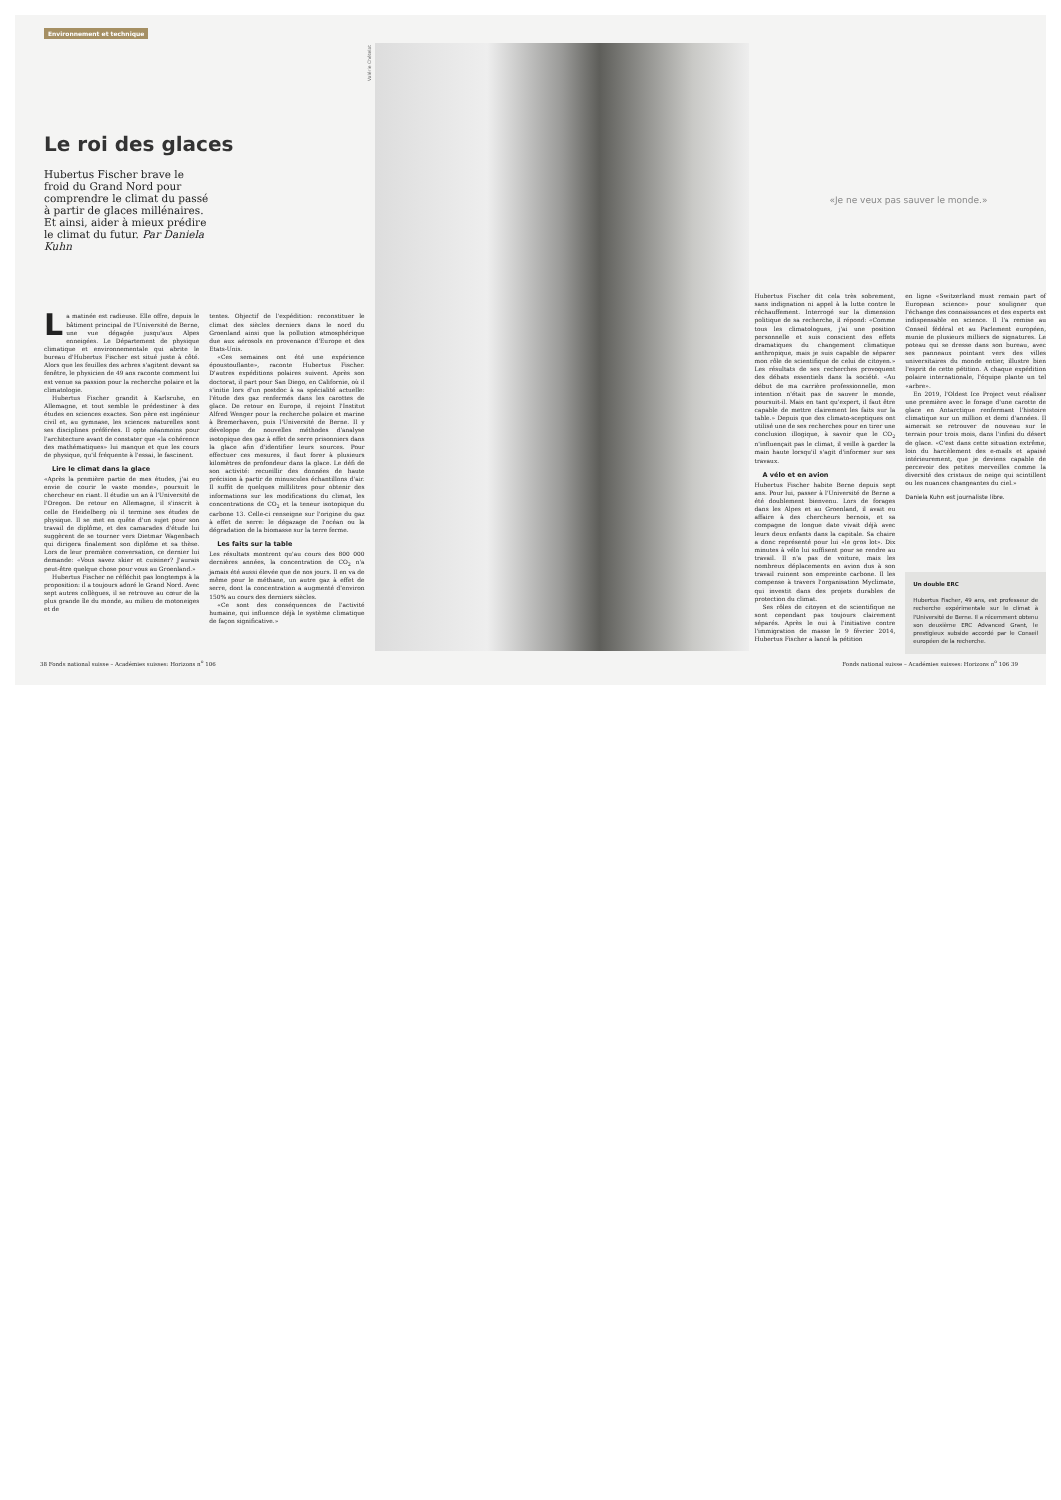Environnement et technique
Le roi des glaces
Hubertus Fischer brave le froid du Grand Nord pour comprendre le climat du passé à partir de glaces millénaires. Et ainsi, aider à mieux prédire le climat du futur. Par Daniela Kuhn
La matinée est radieuse. Elle offre, depuis le bâtiment principal de l'Université de Berne, une vue dégagée jusqu'aux Alpes enneigées. Le Département de physique climatique et environnementale qui abrite le bureau d'Hubertus Fischer est situé juste à côté. Alors que les feuilles des arbres s'agitent devant sa fenêtre, le physicien de 49 ans raconte comment lui est venue sa passion pour la recherche polaire et la climatologie.
Hubertus Fischer grandit à Karlsruhe, en Allemagne, et tout semble le prédestiner à des études en sciences exactes. Son père est ingénieur civil et, au gymnase, les sciences naturelles sont ses disciplines préférées. Il opte néanmoins pour l'architecture avant de constater que «la cohérence des mathématiques» lui manque et que les cours de physique, qu'il fréquente à l'essai, le fascinent.
Lire le climat dans la glace
«Après la première partie de mes études, j'ai eu envie de courir le vaste monde», poursuit le chercheur en riant. Il étudie un an à l'Université de l'Oregon. De retour en Allemagne, il s'inscrit à celle de Heidelberg où il termine ses études de physique. Il se met en quête d'un sujet pour son travail de diplôme, et des camarades d'étude lui suggèrent de se tourner vers Dietmar Wagenbach qui dirigera finalement son diplôme et sa thèse. Lors de leur première conversation, ce dernier lui demande: «Vous savez skier et cuisiner? J'aurais peut-être quelque chose pour vous au Groenland.»
Hubertus Fischer ne réfléchit pas longtemps à la proposition: il a toujours adoré le Grand Nord. Avec sept autres collègues, il se retrouve au cœur de la plus grande île du monde, au milieu de motoneiges et de
tentes. Objectif de l'expédition: reconstituer le climat des siècles derniers dans le nord du Groenland ainsi que la pollution atmosphérique due aux aérosols en provenance d'Europe et des Etats-Unis.
«Ces semaines ont été une expérience époustouflante», raconte Hubertus Fischer. D'autres expéditions polaires suivent. Après son doctorat, il part pour San Diego, en Californie, où il s'initie lors d'un postdoc à sa spécialité actuelle: l'étude des gaz renfermés dans les carottes de glace. De retour en Europe, il rejoint l'Institut Alfred Wenger pour la recherche polaire et marine à Bremerhaven, puis l'Université de Berne. Il y développe de nouvelles méthodes d'analyse isotopique des gaz à effet de serre prisonniers dans la glace afin d'identifier leurs sources. Pour effectuer ces mesures, il faut forer à plusieurs kilomètres de profondeur dans la glace. Le défi de son activité: recueillir des données de haute précision à partir de minuscules échantillons d'air. Il suffit de quelques millilitres pour obtenir des informations sur les modifications du climat, les concentrations de CO<sub>2</sub> et la teneur isotopique du carbone 13. Celle-ci renseigne sur l'origine du gaz à effet de serre: le dégazage de l'océan ou la dégradation de la biomasse sur la terre ferme.
Les faits sur la table
Les résultats montrent qu'au cours des 800 000 dernières années, la concentration de CO<sub>2</sub> n'a jamais été aussi élevée que de nos jours. Il en va de même pour le méthane, un autre gaz à effet de serre, dont la concentration a augmenté d'environ 150% au cours des derniers siècles.
«Ce sont des conséquences de l'activité humaine, qui influence déjà le système climatique de façon significative.»
Valérie Chételat
«Je ne veux pas sauver le monde.»
Hubertus Fischer dit cela très sobrement, sans indignation ni appel à la lutte contre le réchauffement. Interrogé sur la dimension politique de sa recherche, il répond: «Comme tous les climatologues, j'ai une position personnelle et suis conscient des effets dramatiques du changement climatique anthropique, mais je suis capable de séparer mon rôle de scientifique de celui de citoyen.» Les résultats de ses recherches provoquent des débats essentiels dans la société. «Au début de ma carrière professionnelle, mon intention n'était pas de sauver le monde, poursuit-il. Mais en tant qu'expert, il faut être capable de mettre clairement les faits sur la table.» Depuis que des climato-sceptiques ont utilisé une de ses recherches pour en tirer une conclusion illogique, à savoir que le CO<sub>2</sub> n'influençait pas le climat, il veille à garder la main haute lorsqu'il s'agit d'informer sur ses travaux.
A vélo et en avion
Hubertus Fischer habite Berne depuis sept ans. Pour lui, passer à l'Université de Berne a été doublement bienvenu. Lors de forages dans les Alpes et au Groenland, il avait eu affaire à des chercheurs bernois, et sa compagne de longue date vivait déjà avec leurs deux enfants dans la capitale. Sa chaire a donc représenté pour lui «le gros lot». Dix minutes à vélo lui suffisent pour se rendre au travail. Il n'a pas de voiture, mais les nombreux déplacements en avion dus à son travail ruinent son empreinte carbone. Il les compense à travers l'organisation Myclimate, qui investit dans des projets durables de protection du climat.
Ses rôles de citoyen et de scientifique ne sont cependant pas toujours clairement séparés. Après le oui à l'initiative contre l'immigration de masse le 9 février 2014, Hubertus Fischer a lancé la pétition
en ligne «Switzerland must remain part of European science» pour souligner que l'échange des connaissances et des experts est indispensable en science. Il l'a remise au Conseil fédéral et au Parlement européen, munie de plusieurs milliers de signatures. Le poteau qui se dresse dans son bureau, avec ses panneaux pointant vers des villes universitaires du monde entier, illustre bien l'esprit de cette pétition. A chaque expédition polaire internationale, l'équipe plante un tel «arbre».
En 2019, l'Oldest Ice Project veut réaliser une première avec le forage d'une carotte de glace en Antarctique renfermant l'histoire climatique sur un million et demi d'années. Il aimerait se retrouver de nouveau sur le terrain pour trois mois, dans l'infini du désert de glace. «C'est dans cette situation extrême, loin du harcèlement des e-mails et apaisé intérieurement, que je deviens capable de percevoir des petites merveilles comme la diversité des cristaux de neige qui scintillent ou les nuances changeantes du ciel.»
Daniela Kuhn est journaliste libre.
Un double ERC
Hubertus Fischer, 49 ans, est professeur de recherche expérimentale sur le climat à l'Université de Berne. Il a récemment obtenu son deuxième ERC Advanced Grant, le prestigieux subside accordé par le Conseil européen de la recherche.
38 Fonds national suisse – Académies suisses: Horizons n<sup>o</sup> 106 Fonds national suisse – Académies suisses: Horizons n<sup>o</sup> 106 39